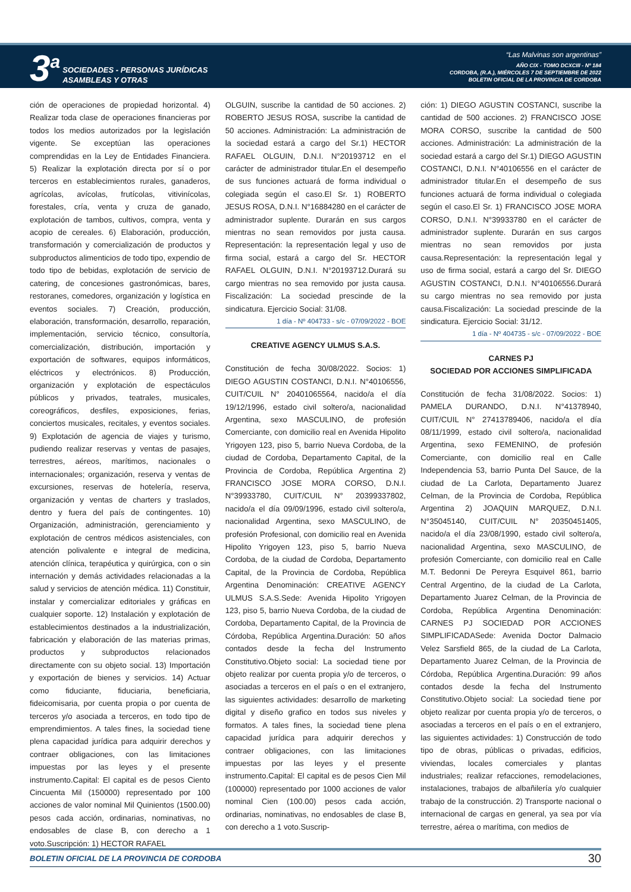3<sup>a</sup>
SOCIEDADES - PERSONAS JURÍDICAS
ASAMBLEAS Y OTRAS
“Las Malvinas son argentinas”
AÑO CIX - TOMO DCXCIII - Nº 184
CORDOBA, (R.A.), MIÉRCOLES 7 DE SEPTIEMBRE DE 2022
BOLETIN OFICIAL DE LA PROVINCIA DE CORDOBA
ción de operaciones de propiedad horizontal. 4) Realizar toda clase de operaciones financieras por todos los medios autorizados por la legislación vigente. Se exceptúan las operaciones comprendidas en la Ley de Entidades Financiera. 5) Realizar la explotación directa por sí o por terceros en establecimientos rurales, ganaderos, agrícolas, avícolas, frutícolas, vitivinícolas, forestales, cría, venta y cruza de ganado, explotación de tambos, cultivos, compra, venta y acopio de cereales. 6) Elaboración, producción, transformación y comercialización de productos y subproductos alimenticios de todo tipo, expendio de todo tipo de bebidas, explotación de servicio de catering, de concesiones gastronómicas, bares, restoranes, comedores, organización y logística en eventos sociales. 7) Creación, producción, elaboración, transformación, desarrollo, reparación, implementación, servicio técnico, consultoría, comercialización, distribución, importación y exportación de softwares, equipos informáticos, eléctricos y electrónicos. 8) Producción, organización y explotación de espectáculos públicos y privados, teatrales, musicales, coreográficos, desfiles, exposiciones, ferias, conciertos musicales, recitales, y eventos sociales. 9) Explotación de agencia de viajes y turismo, pudiendo realizar reservas y ventas de pasajes, terrestres, aéreos, marítimos, nacionales o internacionales; organización, reserva y ventas de excursiones, reservas de hotelería, reserva, organización y ventas de charters y traslados, dentro y fuera del país de contingentes. 10) Organización, administración, gerenciamiento y explotación de centros médicos asistenciales, con atención polivalente e integral de medicina, atención clínica, terapéutica y quirúrgica, con o sin internación y demás actividades relacionadas a la salud y servicios de atención médica. 11) Constituir, instalar y comercializar editoriales y gráficas en cualquier soporte. 12) Instalación y explotación de establecimientos destinados a la industrialización, fabricación y elaboración de las materias primas, productos y subproductos relacionados directamente con su objeto social. 13) Importación y exportación de bienes y servicios. 14) Actuar como fiduciante, fiduciaria, beneficiaria, fideicomisaria, por cuenta propia o por cuenta de terceros y/o asociada a terceros, en todo tipo de emprendimientos. A tales fines, la sociedad tiene plena capacidad jurídica para adquirir derechos y contraer obligaciones, con las limitaciones impuestas por las leyes y el presente instrumento.Capital: El capital es de pesos Ciento Cincuenta Mil (150000) representado por 100 acciones de valor nominal Mil Quinientos (1500.00) pesos cada acción, ordinarias, nominativas, no endosables de clase B, con derecho a 1 voto.Suscripción: 1) HECTOR RAFAEL
OLGUIN, suscribe la cantidad de 50 acciones. 2) ROBERTO JESUS ROSA, suscribe la cantidad de 50 acciones. Administración: La administración de la sociedad estará a cargo del Sr.1) HECTOR RAFAEL OLGUIN, D.N.I. N°20193712 en el carácter de administrador titular.En el desempeño de sus funciones actuará de forma individual o colegiada según el caso.El Sr. 1) ROBERTO JESUS ROSA, D.N.I. N°16884280 en el carácter de administrador suplente. Durarán en sus cargos mientras no sean removidos por justa causa. Representación: la representación legal y uso de firma social, estará a cargo del Sr. HECTOR RAFAEL OLGUIN, D.N.I. N°20193712.Durará su cargo mientras no sea removido por justa causa. Fiscalización: La sociedad prescinde de la sindicatura. Ejercicio Social: 31/08.
1 día - Nº 404733 - s/c - 07/09/2022 - BOE
CREATIVE AGENCY ULMUS S.A.S.
Constitución de fecha 30/08/2022. Socios: 1) DIEGO AGUSTIN COSTANCI, D.N.I. N°40106556, CUIT/CUIL N° 20401065564, nacido/a el día 19/12/1996, estado civil soltero/a, nacionalidad Argentina, sexo MASCULINO, de profesión Comerciante, con domicilio real en Avenida Hipolito Yrigoyen 123, piso 5, barrio Nueva Cordoba, de la ciudad de Cordoba, Departamento Capital, de la Provincia de Cordoba, República Argentina 2) FRANCISCO JOSE MORA CORSO, D.N.I. N°39933780, CUIT/CUIL N° 20399337802, nacido/a el día 09/09/1996, estado civil soltero/a, nacionalidad Argentina, sexo MASCULINO, de profesión Profesional, con domicilio real en Avenida Hipolito Yrigoyen 123, piso 5, barrio Nueva Cordoba, de la ciudad de Cordoba, Departamento Capital, de la Provincia de Cordoba, República Argentina Denominación: CREATIVE AGENCY ULMUS S.A.S.Sede: Avenida Hipolito Yrigoyen 123, piso 5, barrio Nueva Cordoba, de la ciudad de Cordoba, Departamento Capital, de la Provincia de Córdoba, República Argentina.Duración: 50 años contados desde la fecha del Instrumento Constitutivo.Objeto social: La sociedad tiene por objeto realizar por cuenta propia y/o de terceros, o asociadas a terceros en el país o en el extranjero, las siguientes actividades: desarrollo de marketing digital y diseño grafico en todos sus niveles y formatos. A tales fines, la sociedad tiene plena capacidad jurídica para adquirir derechos y contraer obligaciones, con las limitaciones impuestas por las leyes y el presente instrumento.Capital: El capital es de pesos Cien Mil (100000) representado por 1000 acciones de valor nominal Cien (100.00) pesos cada acción, ordinarias, nominativas, no endosables de clase B, con derecho a 1 voto.Suscrip-
ción: 1) DIEGO AGUSTIN COSTANCI, suscribe la cantidad de 500 acciones. 2) FRANCISCO JOSE MORA CORSO, suscribe la cantidad de 500 acciones. Administración: La administración de la sociedad estará a cargo del Sr.1) DIEGO AGUSTIN COSTANCI, D.N.I. N°40106556 en el carácter de administrador titular.En el desempeño de sus funciones actuará de forma individual o colegiada según el caso.El Sr. 1) FRANCISCO JOSE MORA CORSO, D.N.I. N°39933780 en el carácter de administrador suplente. Durarán en sus cargos mientras no sean removidos por justa causa.Representación: la representación legal y uso de firma social, estará a cargo del Sr. DIEGO AGUSTIN COSTANCI, D.N.I. N°40106556.Durará su cargo mientras no sea removido por justa causa.Fiscalización: La sociedad prescinde de la sindicatura. Ejercicio Social: 31/12.
1 día - Nº 404735 - s/c - 07/09/2022 - BOE
CARNES PJ
SOCIEDAD POR ACCIONES SIMPLIFICADA
Constitución de fecha 31/08/2022. Socios: 1) PAMELA DURANDO, D.N.I. N°41378940, CUIT/CUIL N° 27413789406, nacido/a el día 08/11/1999, estado civil soltero/a, nacionalidad Argentina, sexo FEMENINO, de profesión Comerciante, con domicilio real en Calle Independencia 53, barrio Punta Del Sauce, de la ciudad de La Carlota, Departamento Juarez Celman, de la Provincia de Cordoba, República Argentina 2) JOAQUIN MARQUEZ, D.N.I. N°35045140, CUIT/CUIL N° 20350451405, nacido/a el día 23/08/1990, estado civil soltero/a, nacionalidad Argentina, sexo MASCULINO, de profesión Comerciante, con domicilio real en Calle M.T. Bedonni De Pereyra Esquivel 861, barrio Central Argentino, de la ciudad de La Carlota, Departamento Juarez Celman, de la Provincia de Cordoba, República Argentina Denominación: CARNES PJ SOCIEDAD POR ACCIONES SIMPLIFICADASede: Avenida Doctor Dalmacio Velez Sarsfield 865, de la ciudad de La Carlota, Departamento Juarez Celman, de la Provincia de Córdoba, República Argentina.Duración: 99 años contados desde la fecha del Instrumento Constitutivo.Objeto social: La sociedad tiene por objeto realizar por cuenta propia y/o de terceros, o asociadas a terceros en el país o en el extranjero, las siguientes actividades: 1) Construcción de todo tipo de obras, públicas o privadas, edificios, viviendas, locales comerciales y plantas industriales; realizar refacciones, remodelaciones, instalaciones, trabajos de albañilería y/o cualquier trabajo de la construcción. 2) Transporte nacional o internacional de cargas en general, ya sea por vía terrestre, aérea o marítima, con medios de
BOLETIN OFICIAL DE LA PROVINCIA DE CORDOBA 30